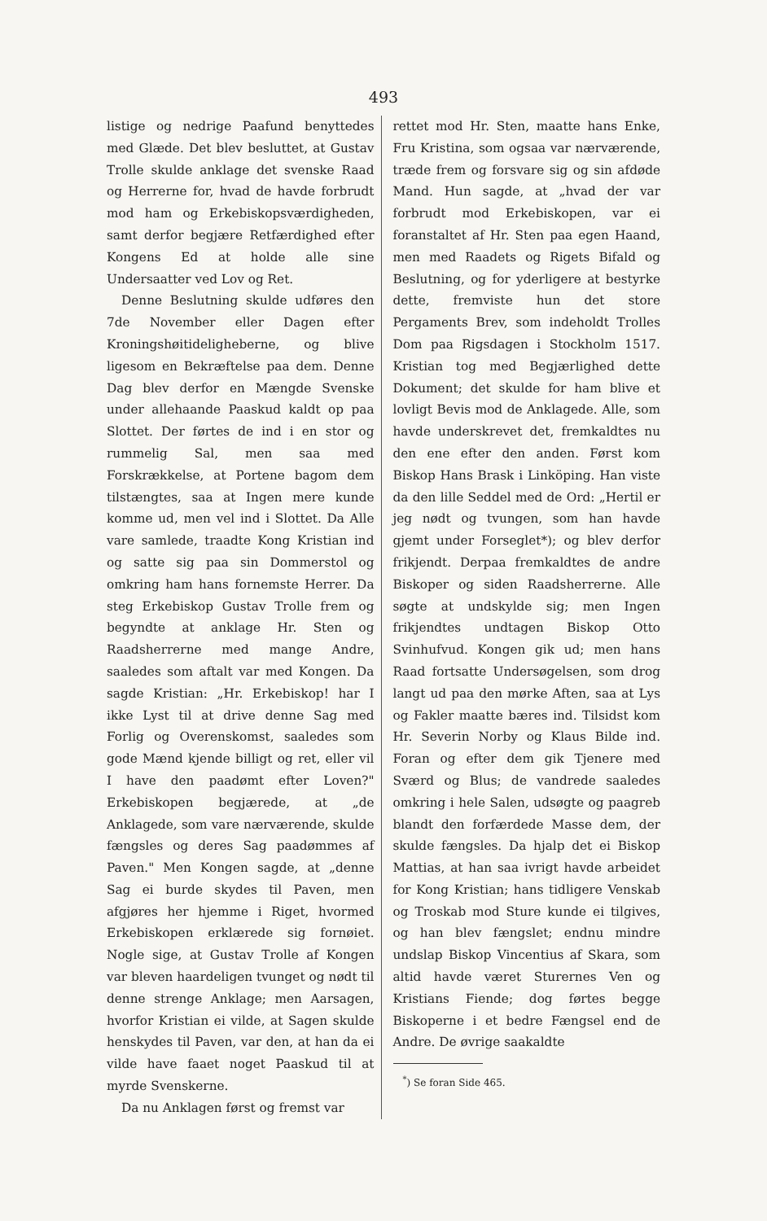493
listige og nedrige Paafund benyttedes med Glæde. Det blev besluttet, at Gustav Trolle skulde anklage det svenske Raad og Herrerne for, hvad de havde forbrudt mod ham og Erkebiskopsværdigheden, samt derfor begjære Retfærdighed efter Kongens Ed at holde alle sine Undersaatter ved Lov og Ret.
Denne Beslutning skulde udføres den 7de November eller Dagen efter Kroningshøitideligheberne, og blive ligesom en Bekræftelse paa dem. Denne Dag blev derfor en Mængde Svenske under allehaande Paaskud kaldt op paa Slottet. Der førtes de ind i en stor og rummelig Sal, men saa med Forskrækkelse, at Portene bagom dem tilstængtes, saa at Ingen mere kunde komme ud, men vel ind i Slottet. Da Alle vare samlede, traadte Kong Kristian ind og satte sig paa sin Dommerstol og omkring ham hans fornemste Herrer. Da steg Erkebiskop Gustav Trolle frem og begyndte at anklage Hr. Sten og Raadsherrerne med mange Andre, saaledes som aftalt var med Kongen. Da sagde Kristian: „Hr. Erkebiskop! har I ikke Lyst til at drive denne Sag med Forlig og Overenskomst, saaledes som gode Mænd kjende billigt og ret, eller vil I have den paadømt efter Loven?" Erkebiskopen begjærede, at „de Anklagede, som vare nærværende, skulde fængsles og deres Sag paadømmes af Paven." Men Kongen sagde, at „denne Sag ei burde skydes til Paven, men afgjøres her hjemme i Riget, hvormed Erkebiskopen erklærede sig fornøiet. Nogle sige, at Gustav Trolle af Kongen var bleven haardeligen tvunget og nødt til denne strenge Anklage; men Aarsagen, hvorfor Kristian ei vilde, at Sagen skulde henskydes til Paven, var den, at han da ei vilde have faaet noget Paaskud til at myrde Svenskerne.
Da nu Anklagen først og fremst var
rettet mod Hr. Sten, maatte hans Enke, Fru Kristina, som ogsaa var nærværende, træde frem og forsvare sig og sin afdøde Mand. Hun sagde, at „hvad der var forbrudt mod Erkebiskopen, var ei foranstaltet af Hr. Sten paa egen Haand, men med Raadets og Rigets Bifald og Beslutning, og for yderligere at bestyrke dette, fremviste hun det store Pergaments Brev, som indeholdt Trolles Dom paa Rigsdagen i Stockholm 1517. Kristian tog med Begjærlighed dette Dokument; det skulde for ham blive et lovligt Bevis mod de Anklagede. Alle, som havde underskrevet det, fremkaldtes nu den ene efter den anden. Først kom Biskop Hans Brask i Linköping. Han viste da den lille Seddel med de Ord: „Hertil er jeg nødt og tvungen, som han havde gjemt under Forseglet*); og blev derfor frikjendt. Derpaa fremkaldtes de andre Biskoper og siden Raadsherrerne. Alle søgte at undskylde sig; men Ingen frikjendtes undtagen Biskop Otto Svinhufvud. Kongen gik ud; men hans Raad fortsatte Undersøgelsen, som drog langt ud paa den mørke Aften, saa at Lys og Fakler maatte bæres ind. Tilsidst kom Hr. Severin Norby og Klaus Bilde ind. Foran og efter dem gik Tjenere med Sværd og Blus; de vandrede saaledes omkring i hele Salen, udsøgte og paagreb blandt den forfærdede Masse dem, der skulde fængsles. Da hjalp det ei Biskop Mattias, at han saa ivrigt havde arbeidet for Kong Kristian; hans tidligere Venskab og Troskab mod Sture kunde ei tilgives, og han blev fængslet; endnu mindre undslap Biskop Vincentius af Skara, som altid havde været Sturernes Ven og Kristians Fiende; dog førtes begge Biskoperne i et bedre Fængsel end de Andre. De øvrige saakaldte
<sup>*</sup>) Se foran Side 465.